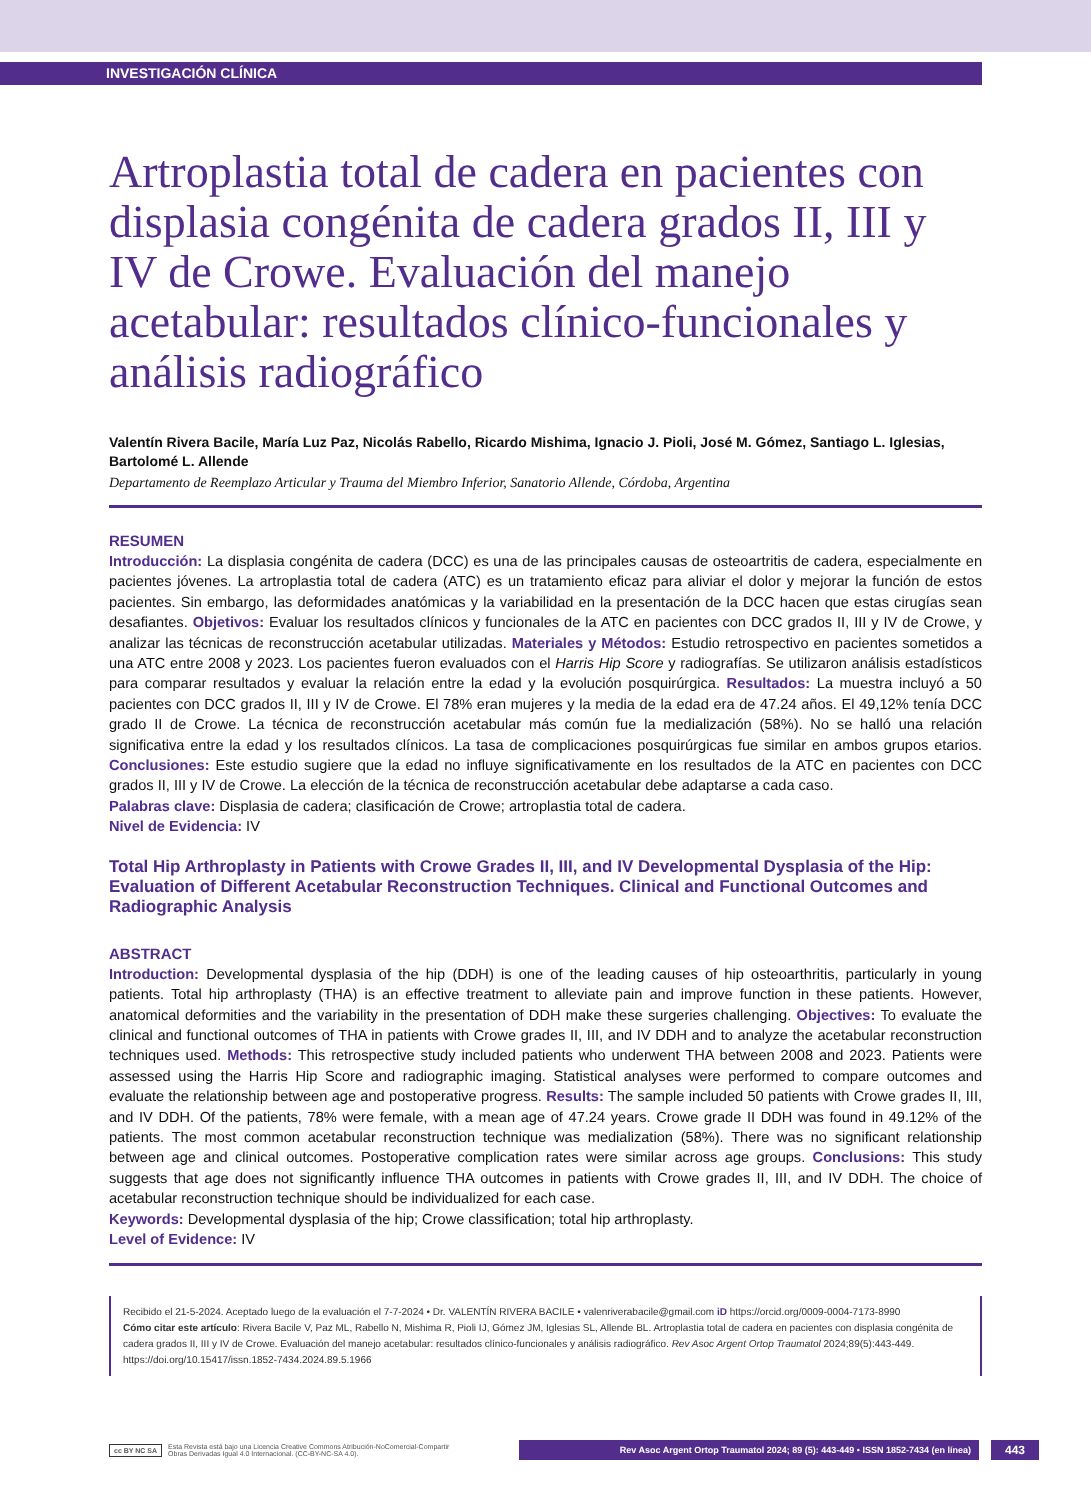INVESTIGACIÓN CLÍNICA
Artroplastia total de cadera en pacientes con displasia congénita de cadera grados II, III y IV de Crowe. Evaluación del manejo acetabular: resultados clínico-funcionales y análisis radiográfico
Valentín Rivera Bacile, María Luz Paz, Nicolás Rabello, Ricardo Mishima, Ignacio J. Pioli, José M. Gómez, Santiago L. Iglesias, Bartolomé L. Allende
Departamento de Reemplazo Articular y Trauma del Miembro Inferior, Sanatorio Allende, Córdoba, Argentina
RESUMEN
Introducción: La displasia congénita de cadera (DCC) es una de las principales causas de osteoartritis de cadera, especialmente en pacientes jóvenes. La artroplastia total de cadera (ATC) es un tratamiento eficaz para aliviar el dolor y mejorar la función de estos pacientes. Sin embargo, las deformidades anatómicas y la variabilidad en la presentación de la DCC hacen que estas cirugías sean desafiantes. Objetivos: Evaluar los resultados clínicos y funcionales de la ATC en pacientes con DCC grados II, III y IV de Crowe, y analizar las técnicas de reconstrucción acetabular utilizadas. Materiales y Métodos: Estudio retrospectivo en pacientes sometidos a una ATC entre 2008 y 2023. Los pacientes fueron evaluados con el Harris Hip Score y radiografías. Se utilizaron análisis estadísticos para comparar resultados y evaluar la relación entre la edad y la evolución posquirúrgica. Resultados: La muestra incluyó a 50 pacientes con DCC grados II, III y IV de Crowe. El 78% eran mujeres y la media de la edad era de 47.24 años. El 49,12% tenía DCC grado II de Crowe. La técnica de reconstrucción acetabular más común fue la medialización (58%). No se halló una relación significativa entre la edad y los resultados clínicos. La tasa de complicaciones posquirúrgicas fue similar en ambos grupos etarios. Conclusiones: Este estudio sugiere que la edad no influye significativamente en los resultados de la ATC en pacientes con DCC grados II, III y IV de Crowe. La elección de la técnica de reconstrucción acetabular debe adaptarse a cada caso.
Palabras clave: Displasia de cadera; clasificación de Crowe; artroplastia total de cadera.
Nivel de Evidencia: IV
Total Hip Arthroplasty in Patients with Crowe Grades II, III, and IV Developmental Dysplasia of the Hip: Evaluation of Different Acetabular Reconstruction Techniques. Clinical and Functional Outcomes and Radiographic Analysis
ABSTRACT
Introduction: Developmental dysplasia of the hip (DDH) is one of the leading causes of hip osteoarthritis, particularly in young patients. Total hip arthroplasty (THA) is an effective treatment to alleviate pain and improve function in these patients. However, anatomical deformities and the variability in the presentation of DDH make these surgeries challenging. Objectives: To evaluate the clinical and functional outcomes of THA in patients with Crowe grades II, III, and IV DDH and to analyze the acetabular reconstruction techniques used. Methods: This retrospective study included patients who underwent THA between 2008 and 2023. Patients were assessed using the Harris Hip Score and radiographic imaging. Statistical analyses were performed to compare outcomes and evaluate the relationship between age and postoperative progress. Results: The sample included 50 patients with Crowe grades II, III, and IV DDH. Of the patients, 78% were female, with a mean age of 47.24 years. Crowe grade II DDH was found in 49.12% of the patients. The most common acetabular reconstruction technique was medialization (58%). There was no significant relationship between age and clinical outcomes. Postoperative complication rates were similar across age groups. Conclusions: This study suggests that age does not significantly influence THA outcomes in patients with Crowe grades II, III, and IV DDH. The choice of acetabular reconstruction technique should be individualized for each case.
Keywords: Developmental dysplasia of the hip; Crowe classification; total hip arthroplasty.
Level of Evidence: IV
Recibido el 21-5-2024. Aceptado luego de la evaluación el 7-7-2024 • Dr. VALENTÍN RIVERA BACILE • valenriverabacile@gmail.com iD https://orcid.org/0009-0004-7173-8990
Cómo citar este artículo: Rivera Bacile V, Paz ML, Rabello N, Mishima R, Pioli IJ, Gómez JM, Iglesias SL, Allende BL. Artroplastia total de cadera en pacientes con displasia congénita de cadera grados II, III y IV de Crowe. Evaluación del manejo acetabular: resultados clínico-funcionales y análisis radiográfico. Rev Asoc Argent Ortop Traumatol 2024;89(5):443-449. https://doi.org/10.15417/issn.1852-7434.2024.89.5.1966
cc BY NC SA Esta Revista está bajo una Licencia Creative Commons Atribución-NoComercial-Compartir
Obras Derivadas Igual 4.0 Internacional. (CC-BY-NC-SA 4.0).
Rev Asoc Argent Ortop Traumatol 2024; 89 (5): 443-449 • ISSN 1852-7434 (en línea)
443